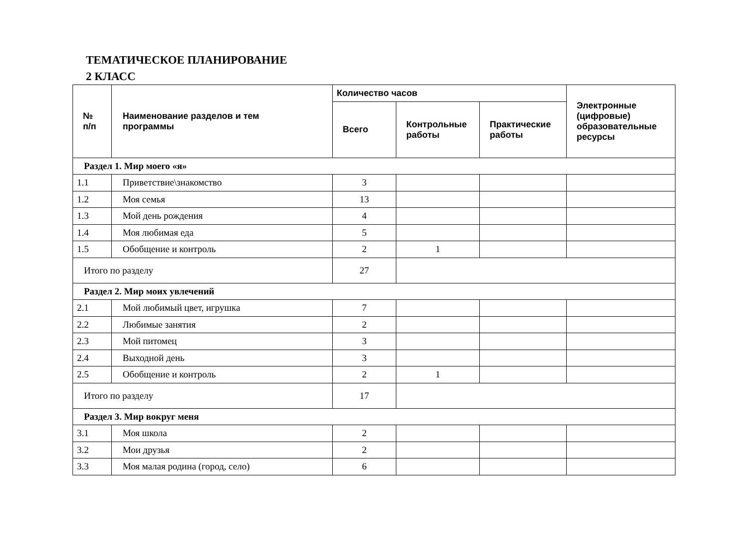ТЕМАТИЧЕСКОЕ ПЛАНИРОВАНИЕ
2 КЛАСС
| № п/п | Наименование разделов и тем программы | Количество часов | | | Электронные (цифровые) образовательные ресурсы |
| --- | --- | --- | --- | --- | --- |
| | | Всего | Контрольные работы | Практические работы | |
| Раздел 1. Мир моего «я» | | | | | |
| 1.1 | Приветствие\знакомство | 3 | | | |
| 1.2 | Моя семья | 13 | | | |
| 1.3 | Мой день рождения | 4 | | | |
| 1.4 | Моя любимая еда | 5 | | | |
| 1.5 | Обобщение и контроль | 2 | 1 | | |
| Итого по разделу | | 27 | | | |
| Раздел 2. Мир моих увлечений | | | | | |
| 2.1 | Мой любимый цвет, игрушка | 7 | | | |
| 2.2 | Любимые занятия | 2 | | | |
| 2.3 | Мой питомец | 3 | | | |
| 2.4 | Выходной день | 3 | | | |
| 2.5 | Обобщение и контроль | 2 | 1 | | |
| Итого по разделу | | 17 | | | |
| Раздел 3. Мир вокруг меня | | | | | |
| 3.1 | Моя школа | 2 | | | |
| 3.2 | Мои друзья | 2 | | | |
| 3.3 | Моя малая родина (город, село) | 6 | | | |